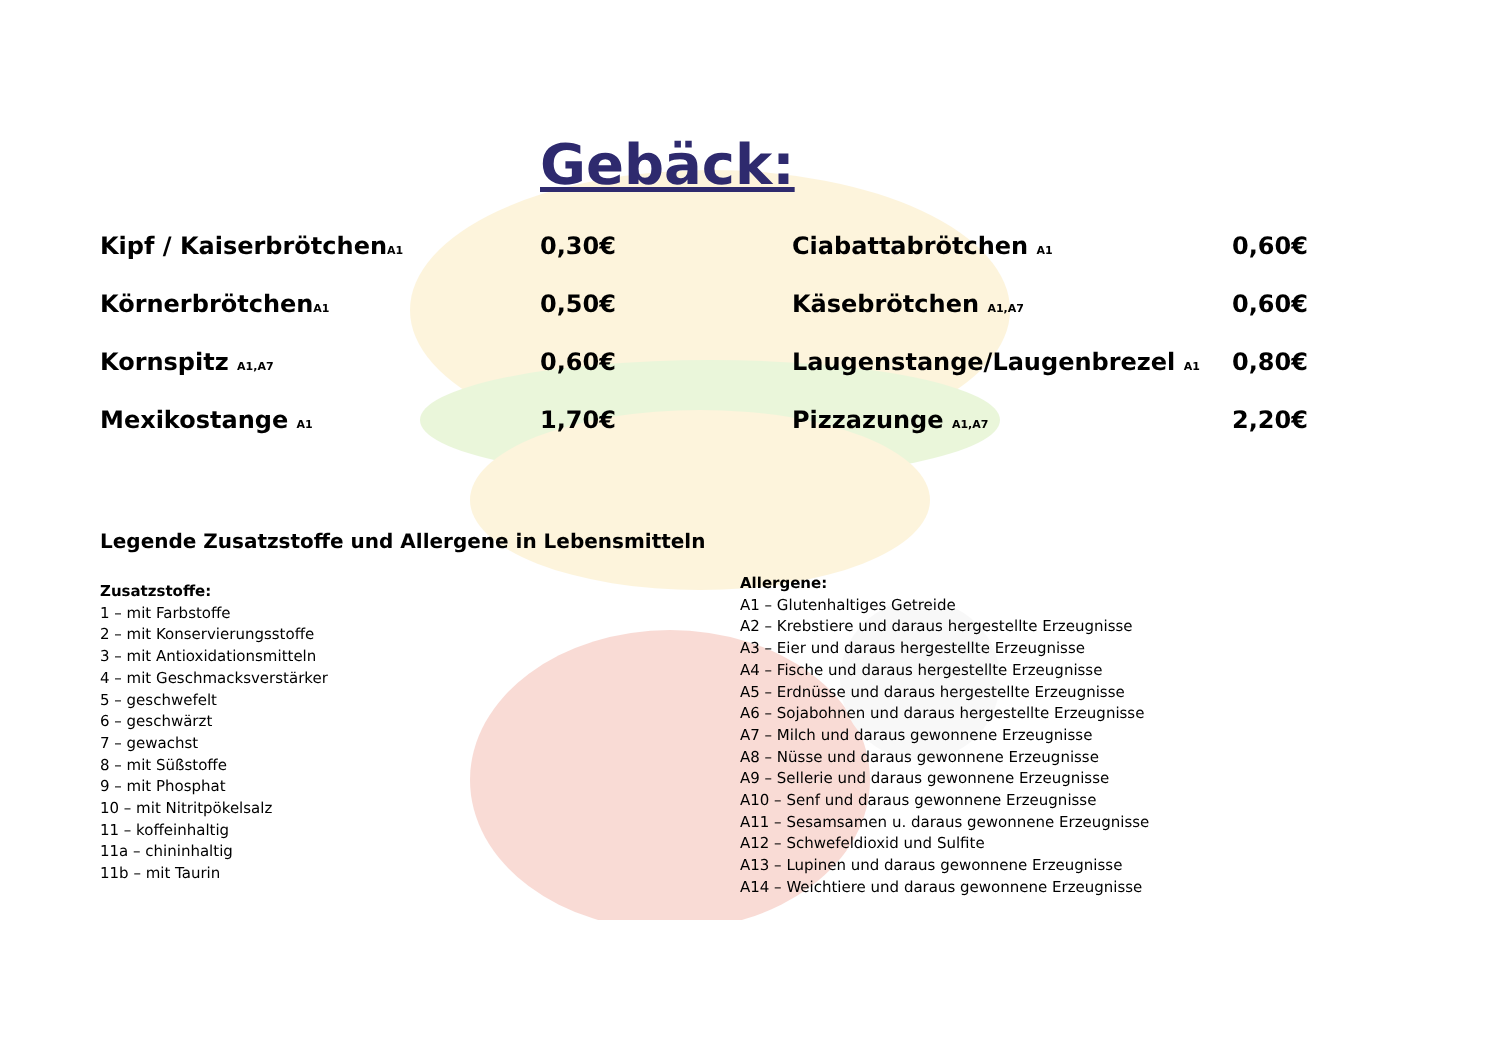Gebäck:
| Kipf / Kaiserbrötchen<sub>A1</sub> | 0,30€ | Ciabattabrötchen <sub>A1</sub> | 0,60€ |
| Körnerbrötchen<sub>A1</sub> | 0,50€ | Käsebrötchen <sub>A1,A7</sub> | 0,60€ |
| Kornspitz <sub>A1,A7</sub> | 0,60€ | Laugenstange/Laugenbrezel <sub>A1</sub> | 0,80€ |
| Mexikostange <sub>A1</sub> | 1,70€ | Pizzazunge <sub>A1,A7</sub> | 2,20€ |
Legende Zusatzstoffe und Allergene in Lebensmitteln
Zusatzstoffe:
1 – mit Farbstoffe
2 – mit Konservierungsstoffe
3 – mit Antioxidationsmitteln
4 – mit Geschmacksverstärker
5 – geschwefelt
6 – geschwärzt
7 – gewachst
8 – mit Süßstoffe
9 – mit Phosphat
10 – mit Nitritpökelsalz
11 – koffeinhaltig
11a – chininhaltig
11b – mit Taurin
Allergene:
A1 – Glutenhaltiges Getreide
A2 – Krebstiere und daraus hergestellte Erzeugnisse
A3 – Eier und daraus hergestellte Erzeugnisse
A4 – Fische und daraus hergestellte Erzeugnisse
A5 – Erdnüsse und daraus hergestellte Erzeugnisse
A6 – Sojabohnen und daraus hergestellte Erzeugnisse
A7 – Milch und daraus gewonnene Erzeugnisse
A8 – Nüsse und daraus gewonnene Erzeugnisse
A9 – Sellerie und daraus gewonnene Erzeugnisse
A10 – Senf und daraus gewonnene Erzeugnisse
A11 – Sesamsamen u. daraus gewonnene Erzeugnisse
A12 – Schwefeldioxid und Sulfite
A13 – Lupinen und daraus gewonnene Erzeugnisse
A14 – Weichtiere und daraus gewonnene Erzeugnisse